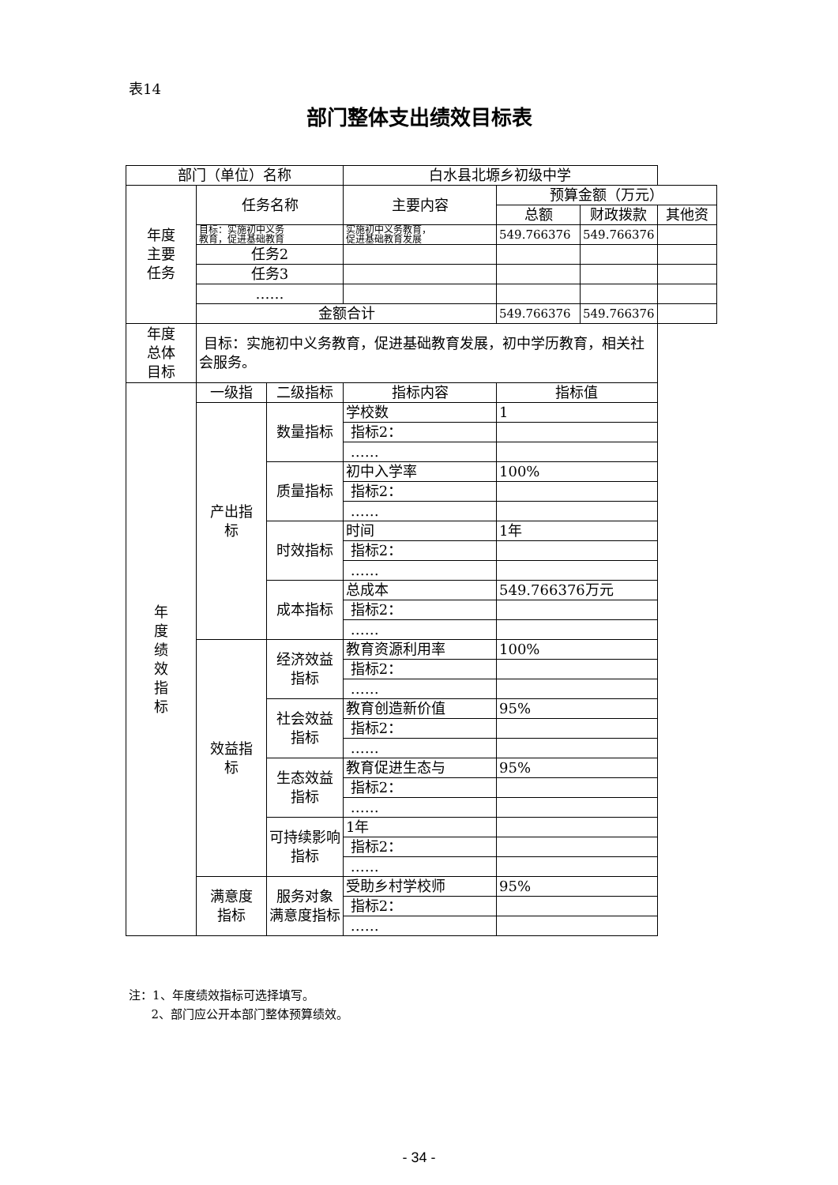表14
部门整体支出绩效目标表
| 部门（单位）名称 | | | 白水县北塬乡初级中学 | | | |
| 年度 主要 任务 | 任务名称 | | 主要内容 | 预算金额（万元） | | |
| | | | | 总额 | 财政拨款 | 其他资 |
| | 目标：实施初中义务 教育，促进基础教育 | | 实施初中义务教育， 促进基础教育发展 | 549.766376 | 549.766376 | |
| | 任务2 | | | | | |
| | 任务3 | | | | | |
| | …… | | | | | |
| | 金额合计 | | | 549.766376 | 549.766376 | |
| 年度 总体 目标 | 目标：实施初中义务教育，促进基础教育发展，初中学历教育，相关社会服务。 | | | | | |
| 年 度 绩 效 指 标 | 一级指 | 二级指标 | 指标内容 | 指标值 | | |
| | 产出指 标 | 数量指标 | 学校数 | 1 | | |
| | | | 指标2： | | | |
| | | | …… | | | |
| | | 质量指标 | 初中入学率 | 100% | | |
| | | | 指标2： | | | |
| | | | …… | | | |
| | | 时效指标 | 时间 | 1年 | | |
| | | | 指标2： | | | |
| | | | …… | | | |
| | | 成本指标 | 总成本 | 549.766376万元 | | |
| | | | 指标2： | | | |
| | | | …… | | | |
| | 效益指 标 | 经济效益 指标 | 教育资源利用率 | 100% | | |
| | | | 指标2： | | | |
| | | | …… | | | |
| | | 社会效益 指标 | 教育创造新价值 | 95% | | |
| | | | 指标2： | | | |
| | | | …… | | | |
| | | 生态效益 指标 | 教育促进生态与 | 95% | | |
| | | | 指标2： | | | |
| | | | …… | | | |
| | | 可持续影响 指标 | 1年 | | | |
| | | | 指标2： | | | |
| | | | …… | | | |
| | 满意度 指标 | 服务对象 满意度指标 | 受助乡村学校师 | 95% | | |
| | | | 指标2： | | | |
| | | | …… | | | |
注：1、年度绩效指标可选择填写。
2、部门应公开本部门整体预算绩效。
- 34 -